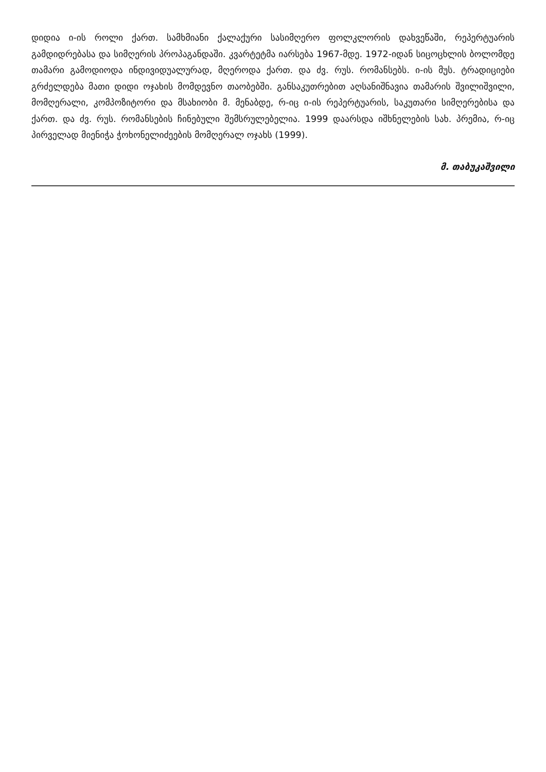დიდია ი-ის როლი ქართ. სამხმიანი ქალაქური სასიმღერო ფოლკლორის დახვეწაში, რეპერტუარის გამდიდრებასა და სიმღერის პროპაგანდაში. კვარტეტმა იარსება 1967-მდე. 1972-იდან სიცოცხლის ბოლომდე თამარი გამოდიოდა ინდივიდუალურად, მღეროდა ქართ. და ძვ. რუს. რომანსებს. ი-ის მუს. ტრადიციები გრძელდება მათი დიდი ოჯახის მომდევნო თაობებში. განსაკუთრებით აღსანიშნავია თამარის შვილიშვილი, მომღერალი, კომპოზიტორი და მსახიობი მ. მენაბდე, რ-იც ი-ის რეპერტუარის, საკუთარი სიმღერებისა და ქართ. და ძვ. რუს. რომანსების ჩინებული შემსრულებელია. 1999 დაარსდა იშხნელების სახ. პრემია, რ-იც პირველად მიენიჭა ჭოხონელიძეების მომღერალ ოჯახს (1999).
მ. თაბუკაშვილი